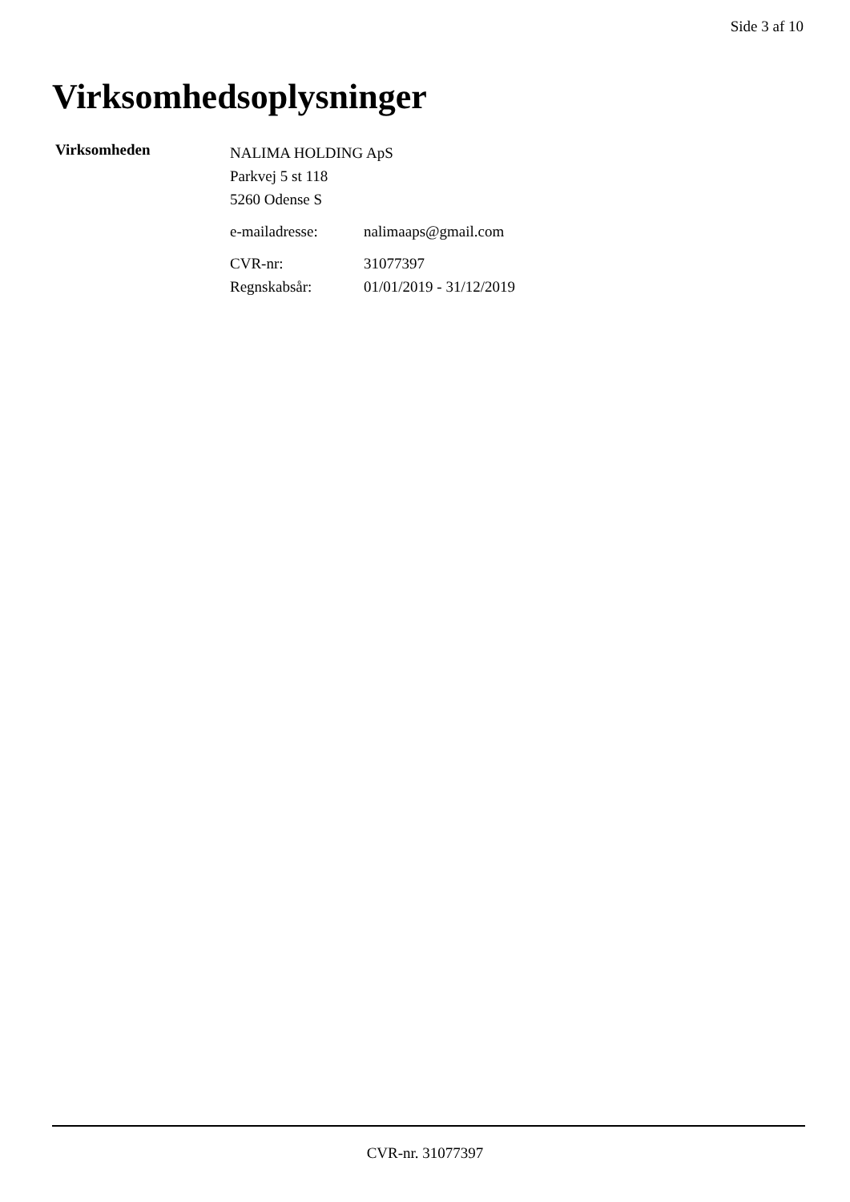Side 3 af 10
Virksomhedsoplysninger
Virksomheden
NALIMA HOLDING ApS
Parkvej 5 st 118
5260 Odense S
e-mailadresse: nalimaaps@gmail.com
CVR-nr: 31077397
Regnskabsår: 01/01/2019 - 31/12/2019
CVR-nr. 31077397